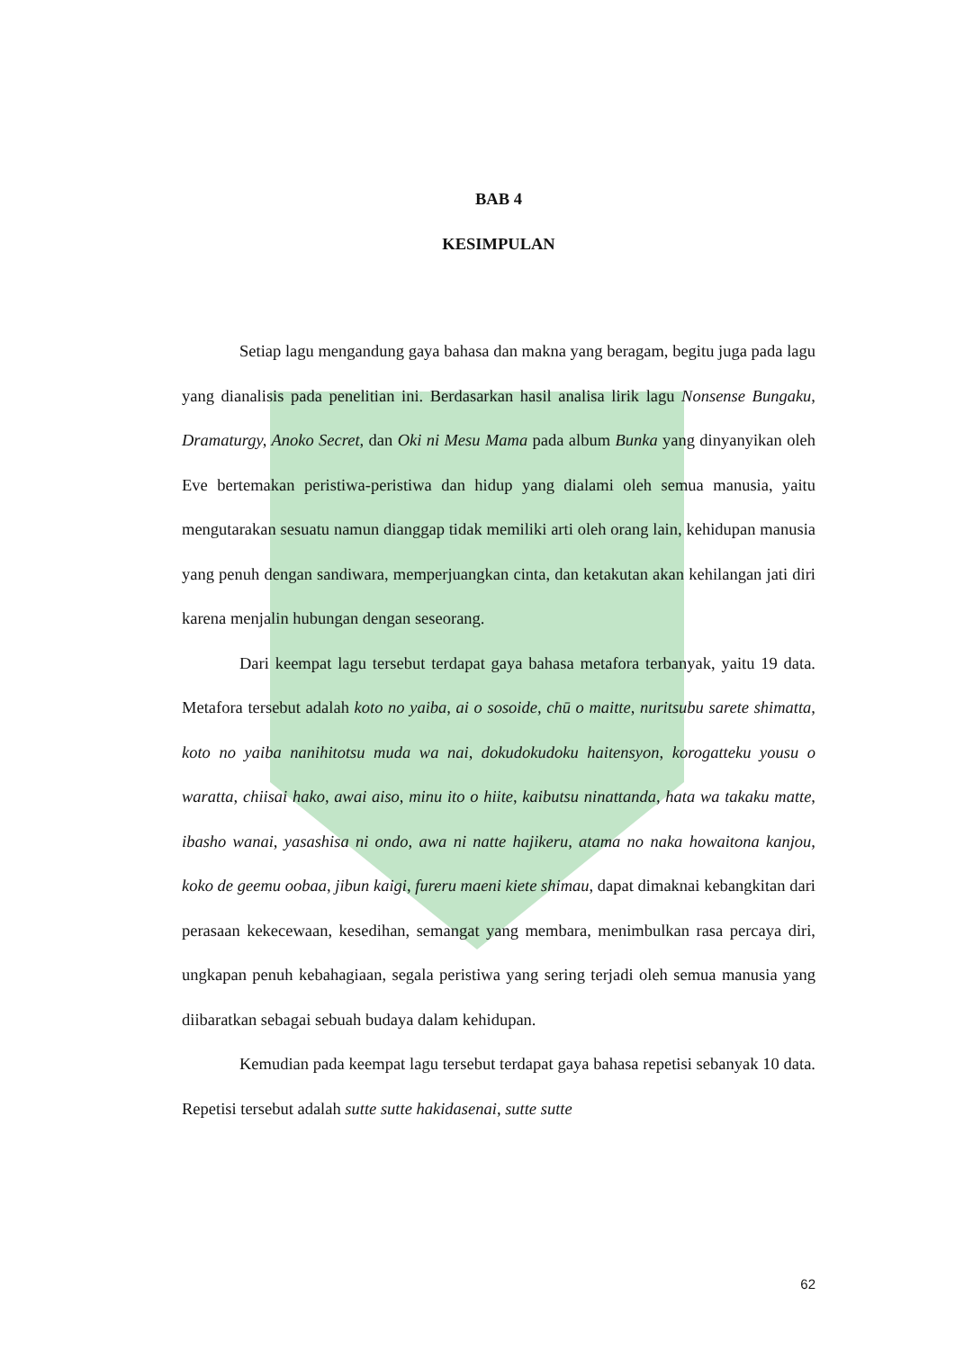BAB 4
KESIMPULAN
Setiap lagu mengandung gaya bahasa dan makna yang beragam, begitu juga pada lagu yang dianalisis pada penelitian ini. Berdasarkan hasil analisa lirik lagu Nonsense Bungaku, Dramaturgy, Anoko Secret, dan Oki ni Mesu Mama pada album Bunka yang dinyanyikan oleh Eve bertemakan peristiwa-peristiwa dan hidup yang dialami oleh semua manusia, yaitu mengutarakan sesuatu namun dianggap tidak memiliki arti oleh orang lain, kehidupan manusia yang penuh dengan sandiwara, memperjuangkan cinta, dan ketakutan akan kehilangan jati diri karena menjalin hubungan dengan seseorang.
Dari keempat lagu tersebut terdapat gaya bahasa metafora terbanyak, yaitu 19 data. Metafora tersebut adalah koto no yaiba, ai o sosoide, chū o maitte, nuritsubu sarete shimatta, koto no yaiba nanihitotsu muda wa nai, dokudokudoku haitensyon, korogatteku yousu o waratta, chiisai hako, awai aiso, minu ito o hiite, kaibutsu ninattanda, hata wa takaku matte, ibasho wanai, yasashisa ni ondo, awa ni natte hajikeru, atama no naka howaitona kanjou, koko de geemu oobaa, jibun kaigi, fureru maeni kiete shimau, dapat dimaknai kebangkitan dari perasaan kekecewaan, kesedihan, semangat yang membara, menimbulkan rasa percaya diri, ungkapan penuh kebahagiaan, segala peristiwa yang sering terjadi oleh semua manusia yang diibaratkan sebagai sebuah budaya dalam kehidupan.
Kemudian pada keempat lagu tersebut terdapat gaya bahasa repetisi sebanyak 10 data. Repetisi tersebut adalah sutte sutte hakidasenai, sutte sutte
62